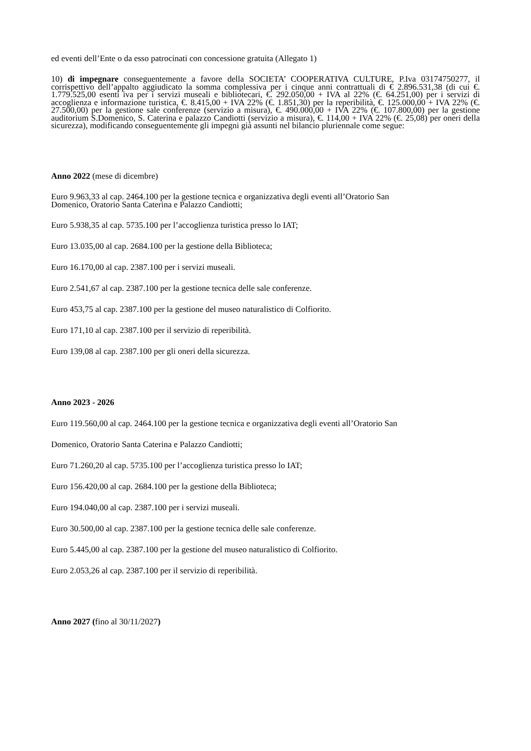ed eventi dell’Ente o da esso patrocinati con concessione gratuita (Allegato 1)
10) di impegnare conseguentemente a favore della SOCIETA’ COOPERATIVA CULTURE, P.Iva 03174750277, il corrispettivo dell’appalto aggiudicato la somma complessiva per i cinque anni contrattuali di € 2.896.531,38 (di cui €. 1.779.525,00 esenti iva per i servizi museali e bibliotecari, €. 292.050,00 + IVA al 22% (€. 64.251,00) per i servizi di accoglienza e informazione turistica, €. 8.415,00 + IVA 22% (€. 1.851,30) per la reperibilità, €. 125.000,00 + IVA 22% (€. 27.500,00) per la gestione sale conferenze (servizio a misura), €. 490.000,00 + IVA 22% (€. 107.800,00) per la gestione auditorium S.Domenico, S. Caterina e palazzo Candiotti (servizio a misura), €. 114,00 + IVA 22% (€. 25,08) per oneri della sicurezza), modificando conseguentemente gli impegni già assunti nel bilancio pluriennale come segue:
Anno 2022 (mese di dicembre)
Euro 9.963,33 al cap. 2464.100 per la gestione tecnica e organizzativa degli eventi all’Oratorio San
Domenico, Oratorio Santa Caterina e Palazzo Candiotti;
Euro 5.938,35 al cap. 5735.100 per l’accoglienza turistica presso lo IAT;
Euro 13.035,00 al cap. 2684.100 per la gestione della Biblioteca;
Euro 16.170,00 al cap. 2387.100 per i servizi museali.
Euro 2.541,67 al cap. 2387.100 per la gestione tecnica delle sale conferenze.
Euro 453,75 al cap. 2387.100 per la gestione del museo naturalistico di Colfiorito.
Euro 171,10 al cap. 2387.100 per il servizio di reperibilità.
Euro 139,08 al cap. 2387.100 per gli oneri della sicurezza.
Anno 2023 - 2026
Euro 119.560,00 al cap. 2464.100 per la gestione tecnica e organizzativa degli eventi all’Oratorio San
Domenico, Oratorio Santa Caterina e Palazzo Candiotti;
Euro 71.260,20 al cap. 5735.100 per l’accoglienza turistica presso lo IAT;
Euro 156.420,00 al cap. 2684.100 per la gestione della Biblioteca;
Euro 194.040,00 al cap. 2387.100 per i servizi museali.
Euro 30.500,00 al cap. 2387.100 per la gestione tecnica delle sale conferenze.
Euro 5.445,00 al cap. 2387.100 per la gestione del museo naturalistico di Colfiorito.
Euro 2.053,26 al cap. 2387.100 per il servizio di reperibilità.
Anno 2027 (fino al 30/11/2027)